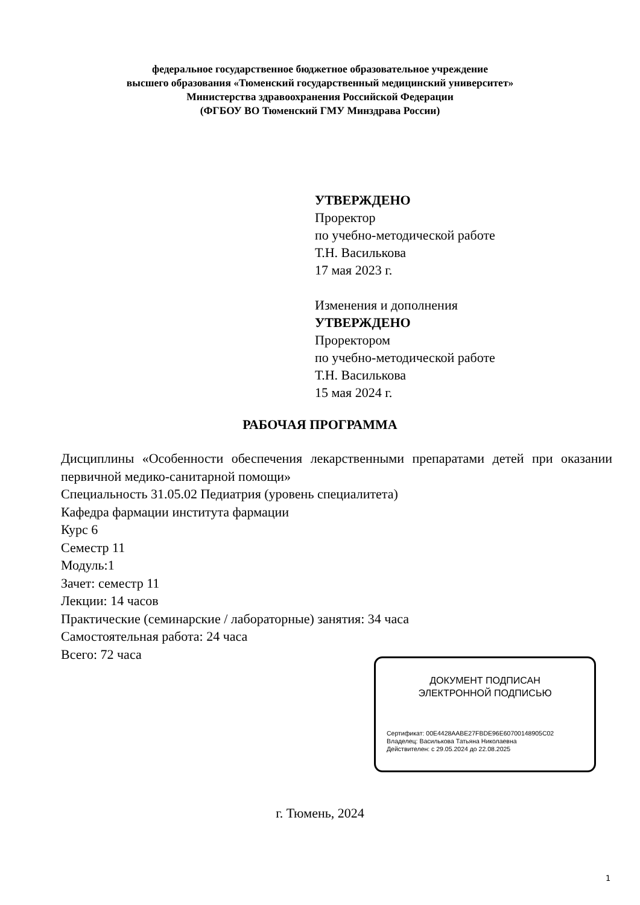федеральное государственное бюджетное образовательное учреждение
высшего образования «Тюменский государственный медицинский университет»
Министерства здравоохранения Российской Федерации
(ФГБОУ ВО Тюменский ГМУ Минздрава России)
УТВЕРЖДЕНО
Проректор
по учебно-методической работе
Т.Н. Василькова
17 мая 2023 г.
Изменения и дополнения
УТВЕРЖДЕНО
Проректором
по учебно-методической работе
Т.Н. Василькова
15 мая 2024 г.
РАБОЧАЯ ПРОГРАММА
Дисциплины «Особенности обеспечения лекарственными препаратами детей при оказании первичной медико-санитарной помощи»
Специальность 31.05.02 Педиатрия (уровень специалитета)
Кафедра фармации института фармации
Курс 6
Семестр 11
Модуль:1
Зачет: семестр 11
Лекции: 14 часов
Практические (семинарские / лабораторные) занятия: 34 часа
Самостоятельная работа: 24 часа
Всего: 72 часа
ДОКУМЕНТ ПОДПИСАН
ЭЛЕКТРОННОЙ ПОДПИСЬЮ
Сертификат: 00E4428AABE27FBDE96E60700148905C02
Владелец: Василькова Татьяна Николаевна
Действителен: с 29.05.2024 до 22.08.2025
г. Тюмень, 2024
1